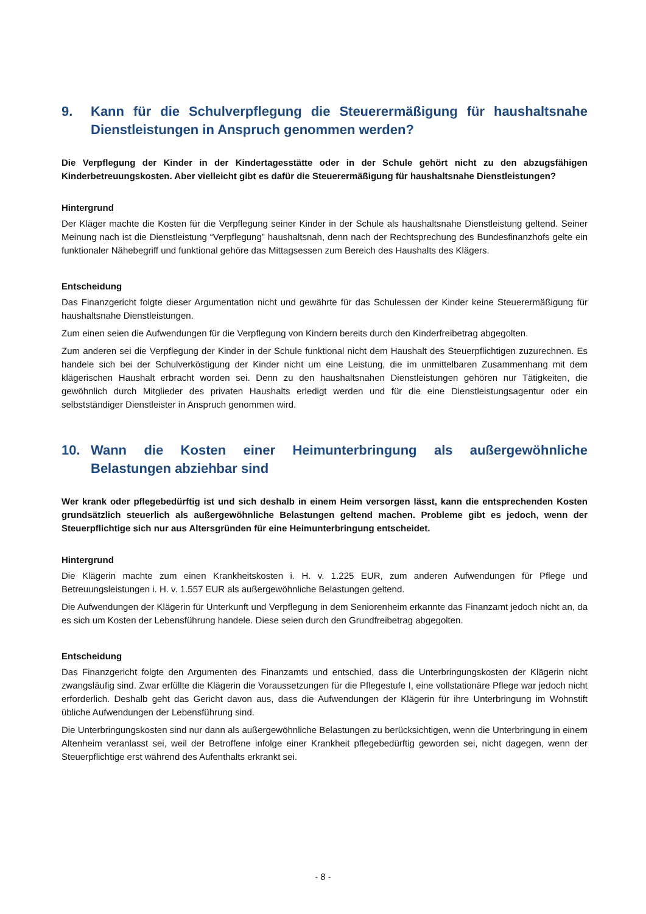9. Kann für die Schulverpflegung die Steuerermäßigung für haushaltsnahe Dienstleistungen in Anspruch genommen werden?
Die Verpflegung der Kinder in der Kindertagesstätte oder in der Schule gehört nicht zu den abzugsfähigen Kinderbetreuungskosten. Aber vielleicht gibt es dafür die Steuerermäßigung für haushaltsnahe Dienstleistungen?
Hintergrund
Der Kläger machte die Kosten für die Verpflegung seiner Kinder in der Schule als haushaltsnahe Dienstleistung geltend. Seiner Meinung nach ist die Dienstleistung “Verpflegung” haushaltsnah, denn nach der Rechtsprechung des Bundesfinanzhofs gelte ein funktionaler Nähebegriff und funktional gehöre das Mittagsessen zum Bereich des Haushalts des Klägers.
Entscheidung
Das Finanzgericht folgte dieser Argumentation nicht und gewährte für das Schulessen der Kinder keine Steuerermäßigung für haushaltsnahe Dienstleistungen.
Zum einen seien die Aufwendungen für die Verpflegung von Kindern bereits durch den Kinderfreibetrag abgegolten.
Zum anderen sei die Verpflegung der Kinder in der Schule funktional nicht dem Haushalt des Steuerpflichtigen zuzurechnen. Es handele sich bei der Schulverköstigung der Kinder nicht um eine Leistung, die im unmittelbaren Zusammenhang mit dem klägerischen Haushalt erbracht worden sei. Denn zu den haushaltsnahen Dienstleistungen gehören nur Tätigkeiten, die gewöhnlich durch Mitglieder des privaten Haushalts erledigt werden und für die eine Dienstleistungsagentur oder ein selbstständiger Dienstleister in Anspruch genommen wird.
10. Wann die Kosten einer Heimunterbringung als außergewöhnliche Belastungen abziehbar sind
Wer krank oder pflegebedürftig ist und sich deshalb in einem Heim versorgen lässt, kann die entsprechenden Kosten grundsätzlich steuerlich als außergewöhnliche Belastungen geltend machen. Probleme gibt es jedoch, wenn der Steuerpflichtige sich nur aus Altersgründen für eine Heimunterbringung entscheidet.
Hintergrund
Die Klägerin machte zum einen Krankheitskosten i. H. v. 1.225 EUR, zum anderen Aufwendungen für Pflege und Betreuungsleistungen i. H. v. 1.557 EUR als außergewöhnliche Belastungen geltend.
Die Aufwendungen der Klägerin für Unterkunft und Verpflegung in dem Seniorenheim erkannte das Finanzamt jedoch nicht an, da es sich um Kosten der Lebensführung handele. Diese seien durch den Grundfreibetrag abgegolten.
Entscheidung
Das Finanzgericht folgte den Argumenten des Finanzamts und entschied, dass die Unterbringungskosten der Klägerin nicht zwangsläufig sind. Zwar erfüllte die Klägerin die Voraussetzungen für die Pflegestufe I, eine vollstationäre Pflege war jedoch nicht erforderlich. Deshalb geht das Gericht davon aus, dass die Aufwendungen der Klägerin für ihre Unterbringung im Wohnstift übliche Aufwendungen der Lebensführung sind.
Die Unterbringungskosten sind nur dann als außergewöhnliche Belastungen zu berücksichtigen, wenn die Unterbringung in einem Altenheim veranlasst sei, weil der Betroffene infolge einer Krankheit pflegebedürftig geworden sei, nicht dagegen, wenn der Steuerpflichtige erst während des Aufenthalts erkrankt sei.
- 8 -